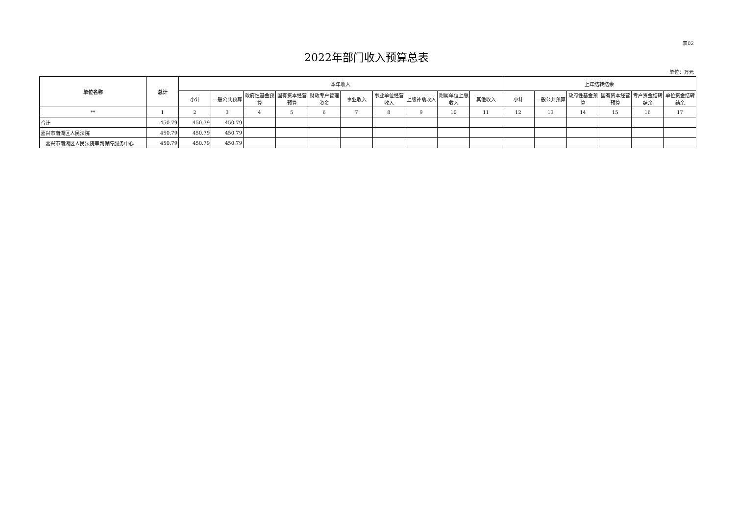表02
2022年部门收入预算总表
单位：万元
| 单位名称 | 总计 | 本年收入 | | | | | | | | | | 上年结转结余 | | | | | |
| --- | --- | --- | --- | --- | --- | --- | --- | --- | --- | --- | --- | --- | --- | --- | --- | --- | --- |
| | | 小计 | 一般公共预算 | 政府性基金预算 | 国有资本经营预算 | 财政专户管理资金 | 事业收入 | 事业单位经营收入 | 上级补助收入 | 附属单位上缴收入 | 其他收入 | 小计 | 一般公共预算 | 政府性基金预算 | 国有资本经营预算 | 专户资金结转结余 | 单位资金结转结余 |
| ** | 1 | 2 | 3 | 4 | 5 | 6 | 7 | 8 | 9 | 10 | 11 | 12 | 13 | 14 | 15 | 16 | 17 |
| 合计 | 450.79 | 450.79 | 450.79 | | | | | | | | | | | | | | |
| 嘉兴市南湖区人民法院 | 450.79 | 450.79 | 450.79 | | | | | | | | | | | | | | |
| 嘉兴市南湖区人民法院审判保障服务中心 | 450.79 | 450.79 | 450.79 | | | | | | | | | | | | | | |